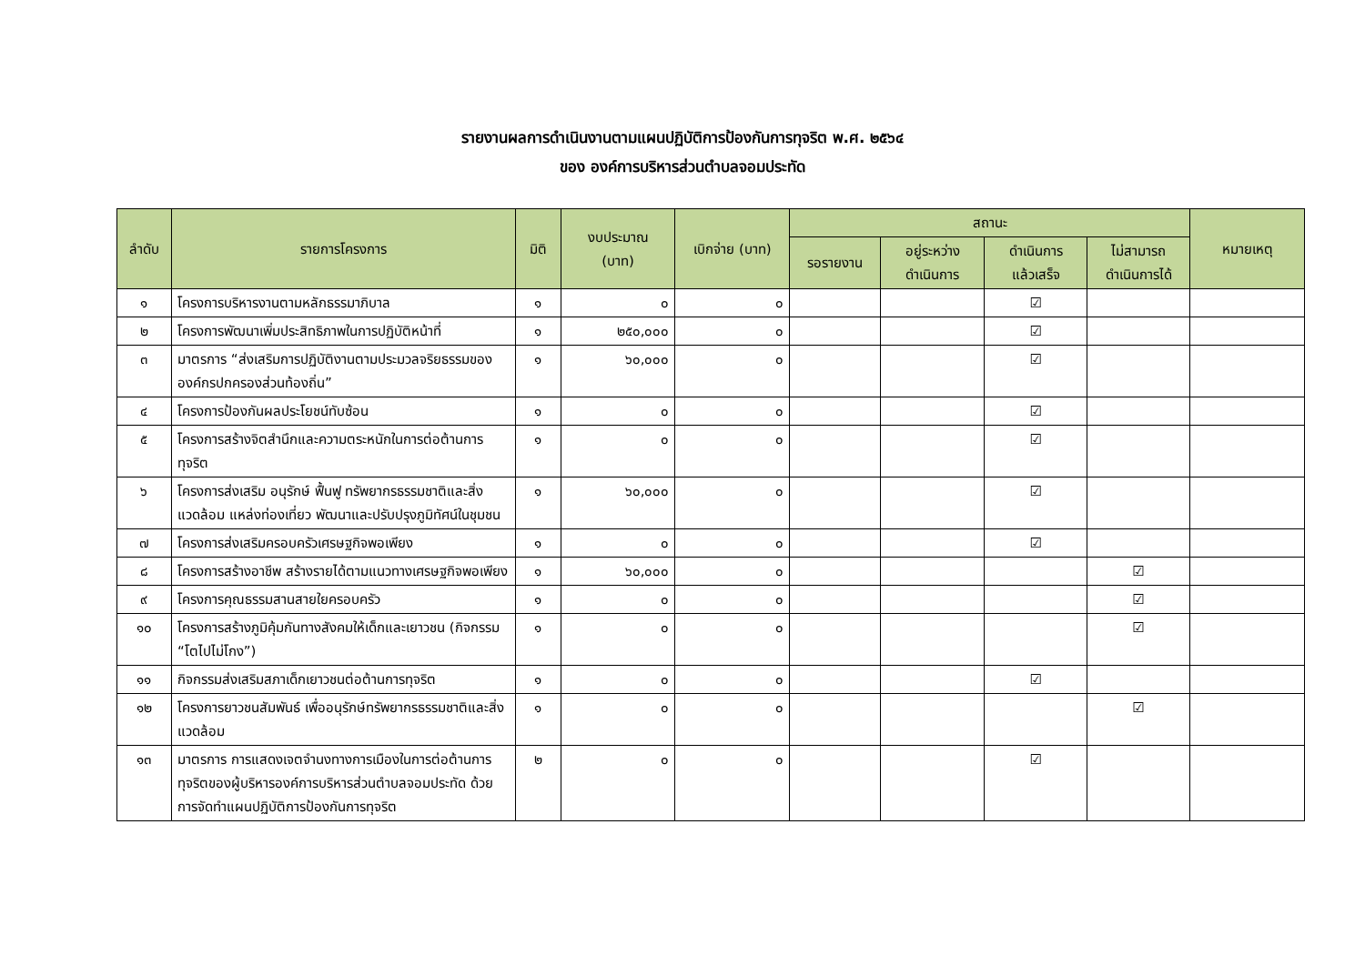รายงานผลการดำเนินงานตามแผนปฏิบัติการป้องกันการทุจริต พ.ศ. ๒๕๖๔
ของ องค์การบริหารส่วนตำบลจอมประทัด
| ลำดับ | รายการโครงการ | มิติ | งบประมาณ (บาท) | เบิกจ่าย (บาท) | สถานะ | | | | หมายเหตุ |
| --- | --- | --- | --- | --- | --- | --- | --- | --- | --- |
| | | | | | รอรายงาน | อยู่ระหว่าง ดำเนินการ | ดำเนินการ แล้วเสร็จ | ไม่สามารถ ดำเนินการได้ | |
| ๑ | โครงการบริหารงานตามหลักธรรมาภิบาล | ๑ | ๐ | ๐ | | | ☑ | | |
| ๒ | โครงการพัฒนาเพิ่มประสิทธิภาพในการปฏิบัติหน้าที่ | ๑ | ๒๕๐,๐๐๐ | ๐ | | | ☑ | | |
| ๓ | มาตรการ “ส่งเสริมการปฏิบัติงานตามประมวลจริยธรรมขององค์กรปกครองส่วนท้องถิ่น” | ๑ | ๖๐,๐๐๐ | ๐ | | | ☑ | | |
| ๔ | โครงการป้องกันผลประโยชน์ทับซ้อน | ๑ | ๐ | ๐ | | | ☑ | | |
| ๕ | โครงการสร้างจิตสำนึกและความตระหนักในการต่อต้านการทุจริต | ๑ | ๐ | ๐ | | | ☑ | | |
| ๖ | โครงการส่งเสริม อนุรักษ์ ฟื้นฟู ทรัพยากรธรรมชาติและสิ่งแวดล้อม แหล่งท่องเที่ยว พัฒนาและปรับปรุงภูมิทัศน์ในชุมชน | ๑ | ๖๐,๐๐๐ | ๐ | | | ☑ | | |
| ๗ | โครงการส่งเสริมครอบครัวเศรษฐกิจพอเพียง | ๑ | ๐ | ๐ | | | ☑ | | |
| ๘ | โครงการสร้างอาชีพ สร้างรายได้ตามแนวทางเศรษฐกิจพอเพียง | ๑ | ๖๐,๐๐๐ | ๐ | | | | ☑ | |
| ๙ | โครงการคุณธรรมสานสายใยครอบครัว | ๑ | ๐ | ๐ | | | | ☑ | |
| ๑๐ | โครงการสร้างภูมิคุ้มกันทางสังคมให้เด็กและเยาวชน (กิจกรรม “โตไปไม่โกง”) | ๑ | ๐ | ๐ | | | | ☑ | |
| ๑๑ | กิจกรรมส่งเสริมสภาเด็กเยาวชนต่อต้านการทุจริต | ๑ | ๐ | ๐ | | | ☑ | | |
| ๑๒ | โครงการยาวชนสัมพันธ์ เพื่ออนุรักษ์ทรัพยากรธรรมชาติและสิ่งแวดล้อม | ๑ | ๐ | ๐ | | | | ☑ | |
| ๑๓ | มาตรการ การแสดงเจตจำนงทางการเมืองในการต่อต้านการทุจริตของผู้บริหารองค์การบริหารส่วนตำบลจอมประทัด ด้วยการจัดทำแผนปฏิบัติการป้องกันการทุจริต | ๒ | ๐ | ๐ | | | ☑ | | |